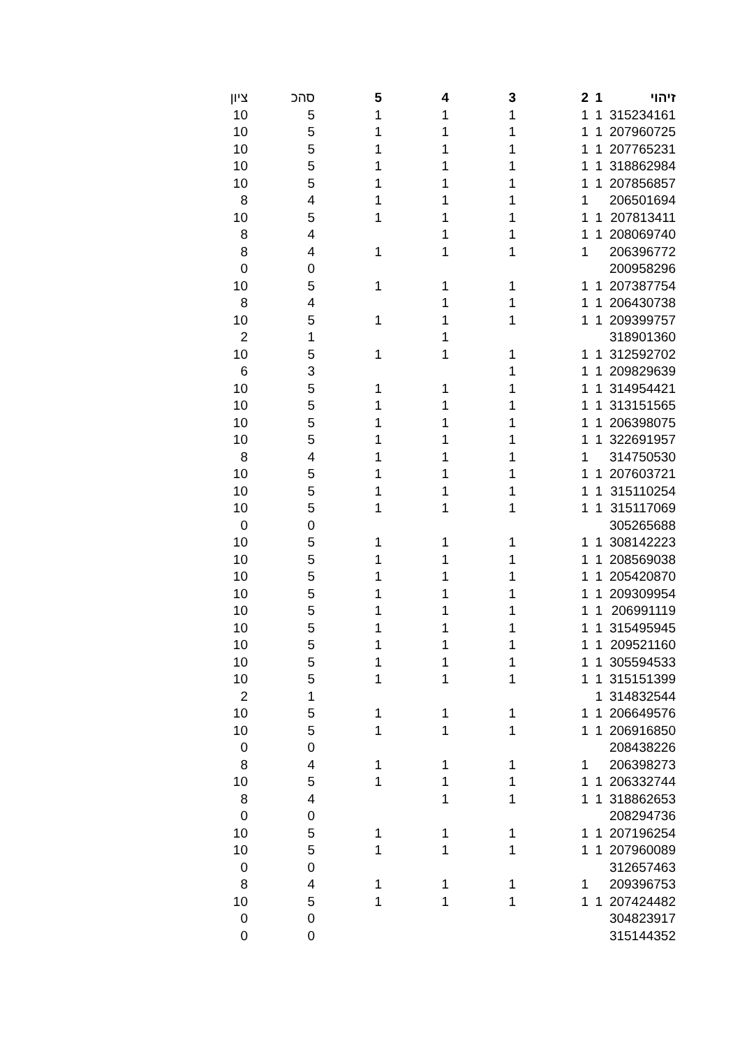| זיהוי | 1 | 2 | 3 | 4 | 5 | סהכ | ציון |
| --- | --- | --- | --- | --- | --- | --- | --- |
| 315234161 | 1 | 1 | 1 | 1 | 1 | 5 | 10 |
| 207960725 | 1 | 1 | 1 | 1 | 1 | 5 | 10 |
| 207765231 | 1 | 1 | 1 | 1 | 1 | 5 | 10 |
| 318862984 | 1 | 1 | 1 | 1 | 1 | 5 | 10 |
| 207856857 | 1 | 1 | 1 | 1 | 1 | 5 | 10 |
| 206501694 | | 1 | 1 | 1 | 1 | 4 | 8 |
| 207813411 | 1 | 1 | 1 | 1 | 1 | 5 | 10 |
| 208069740 | 1 | 1 | 1 | 1 | | 4 | 8 |
| 206396772 | | 1 | 1 | 1 | 1 | 4 | 8 |
| 200958296 | | | | | | 0 | 0 |
| 207387754 | 1 | 1 | 1 | 1 | 1 | 5 | 10 |
| 206430738 | 1 | 1 | 1 | 1 | | 4 | 8 |
| 209399757 | 1 | 1 | 1 | 1 | 1 | 5 | 10 |
| 318901360 | | | | 1 | | 1 | 2 |
| 312592702 | 1 | 1 | 1 | 1 | 1 | 5 | 10 |
| 209829639 | 1 | 1 | 1 | | | 3 | 6 |
| 314954421 | 1 | 1 | 1 | 1 | 1 | 5 | 10 |
| 313151565 | 1 | 1 | 1 | 1 | 1 | 5 | 10 |
| 206398075 | 1 | 1 | 1 | 1 | 1 | 5 | 10 |
| 322691957 | 1 | 1 | 1 | 1 | 1 | 5 | 10 |
| 314750530 | | 1 | 1 | 1 | 1 | 4 | 8 |
| 207603721 | 1 | 1 | 1 | 1 | 1 | 5 | 10 |
| 315110254 | 1 | 1 | 1 | 1 | 1 | 5 | 10 |
| 315117069 | 1 | 1 | 1 | 1 | 1 | 5 | 10 |
| 305265688 | | | | | | 0 | 0 |
| 308142223 | 1 | 1 | 1 | 1 | 1 | 5 | 10 |
| 208569038 | 1 | 1 | 1 | 1 | 1 | 5 | 10 |
| 205420870 | 1 | 1 | 1 | 1 | 1 | 5 | 10 |
| 209309954 | 1 | 1 | 1 | 1 | 1 | 5 | 10 |
| 206991119 | 1 | 1 | 1 | 1 | 1 | 5 | 10 |
| 315495945 | 1 | 1 | 1 | 1 | 1 | 5 | 10 |
| 209521160 | 1 | 1 | 1 | 1 | 1 | 5 | 10 |
| 305594533 | 1 | 1 | 1 | 1 | 1 | 5 | 10 |
| 315151399 | 1 | 1 | 1 | 1 | 1 | 5 | 10 |
| 314832544 | 1 | | | | | 1 | 2 |
| 206649576 | 1 | 1 | 1 | 1 | 1 | 5 | 10 |
| 206916850 | 1 | 1 | 1 | 1 | 1 | 5 | 10 |
| 208438226 | | | | | | 0 | 0 |
| 206398273 | | 1 | 1 | 1 | 1 | 4 | 8 |
| 206332744 | 1 | 1 | 1 | 1 | 1 | 5 | 10 |
| 318862653 | 1 | 1 | 1 | 1 | | 4 | 8 |
| 208294736 | | | | | | 0 | 0 |
| 207196254 | 1 | 1 | 1 | 1 | 1 | 5 | 10 |
| 207960089 | 1 | 1 | 1 | 1 | 1 | 5 | 10 |
| 312657463 | | | | | | 0 | 0 |
| 209396753 | | 1 | 1 | 1 | 1 | 4 | 8 |
| 207424482 | 1 | 1 | 1 | 1 | 1 | 5 | 10 |
| 304823917 | | | | | | 0 | 0 |
| 315144352 | | | | | | 0 | 0 |